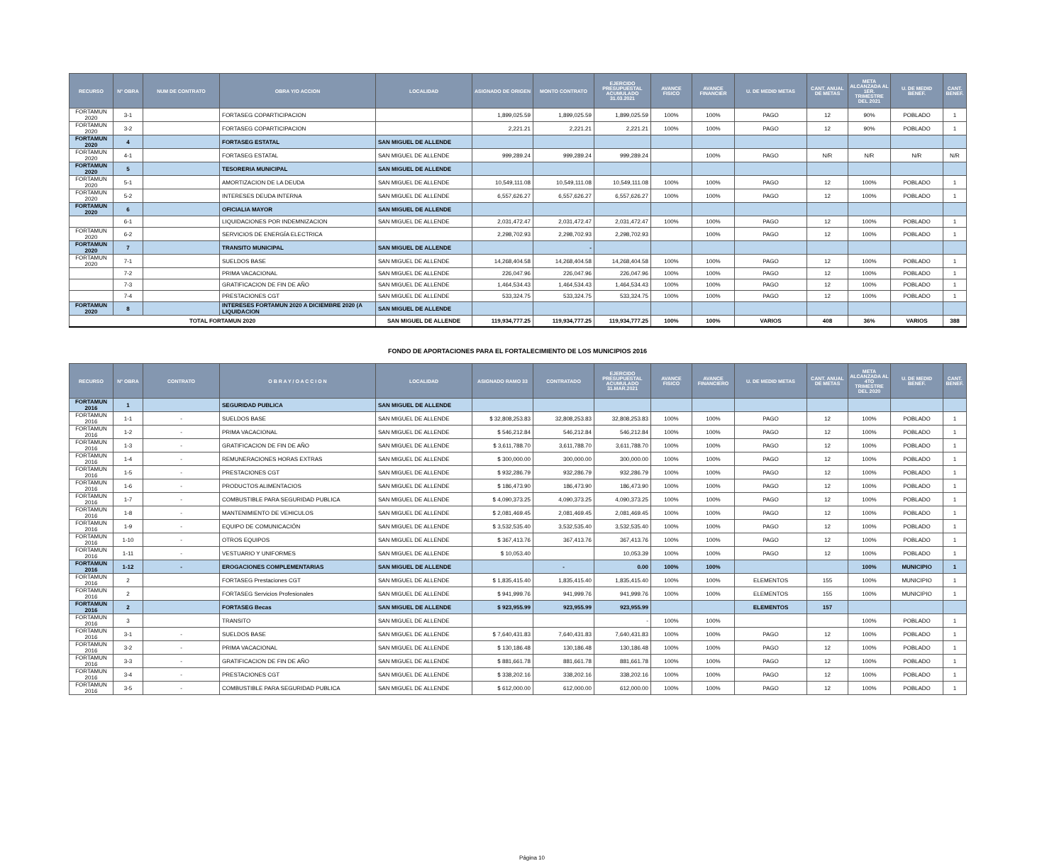| RECURSO | N° OBRA | NUM DE CONTRATO | OBRA Y/O ACCION | LOCALIDAD | ASIGNADO DE ORIGEN | MONTO CONTRATO | EJERCIDO PRESUPUESTAL ACUMULADO 31.03.2021 | AVANCE FISICO | AVANCE FINANCIER | U. DE MEDID METAS | CANT. ANUAL DE METAS | META ALCANZADA AL 1ER. TRIMESTRE DEL 2021 | U. DE MEDID BENEF. | CANT. BENEF. |
| --- | --- | --- | --- | --- | --- | --- | --- | --- | --- | --- | --- | --- | --- | --- |
| FORTAMUN 2020 | 3-1 | | FORTASEG COPARTICIPACION | | 1,899,025.59 | 1,899,025.59 | 1,899,025.59 | 100% | 100% | PAGO | 12 | 90% | POBLADO | 1 |
| FORTAMUN 2020 | 3-2 | | FORTASEG COPARTICIPACION | | 2,221.21 | 2,221.21 | 2,221.21 | 100% | 100% | PAGO | 12 | 90% | POBLADO | 1 |
| FORTAMUN 2020 | 4 | | FORTASEG ESTATAL | SAN MIGUEL DE ALLENDE | | | | | | | | | | |
| FORTAMUN 2020 | 4-1 | | FORTASEG ESTATAL | SAN MIGUEL DE ALLENDE | 999,289.24 | 999,289.24 | 999,289.24 | | 100% | PAGO | N/R | N/R | N/R | N/R |
| FORTAMUN 2020 | 5 | | TESORERIA MUNICIPAL | SAN MIGUEL DE ALLENDE | | | | | | | | | | |
| FORTAMUN 2020 | 5-1 | | AMORTIZACION DE LA DEUDA | SAN MIGUEL DE ALLENDE | 10,549,111.08 | 10,549,111.08 | 10,549,111.08 | 100% | 100% | PAGO | 12 | 100% | POBLADO | 1 |
| FORTAMUN 2020 | 5-2 | | INTERESES DEUDA INTERNA | SAN MIGUEL DE ALLENDE | 6,557,626.27 | 6,557,626.27 | 6,557,626.27 | 100% | 100% | PAGO | 12 | 100% | POBLADO | 1 |
| FORTAMUN 2020 | 6 | | OFICIALIA MAYOR | SAN MIGUEL DE ALLENDE | | | | | | | | | | |
| | 6-1 | | LIQUIDACIONES POR INDEMNIZACION | SAN MIGUEL DE ALLENDE | 2,031,472.47 | 2,031,472.47 | 2,031,472.47 | 100% | 100% | PAGO | 12 | 100% | POBLADO | 1 |
| FORTAMUN 2020 | 6-2 | | SERVICIOS DE ENERGÍA ELECTRICA | | 2,298,702.93 | 2,298,702.93 | 2,298,702.93 | | 100% | PAGO | 12 | 100% | POBLADO | 1 |
| FORTAMUN 2020 | 7 | | TRANSITO MUNICIPAL | SAN MIGUEL DE ALLENDE | | - | | | | | | | | |
| FORTAMUN 2020 | 7-1 | | SUELDOS BASE | SAN MIGUEL DE ALLENDE | 14,268,404.58 | 14,268,404.58 | 14,268,404.58 | 100% | 100% | PAGO | 12 | 100% | POBLADO | 1 |
| | 7-2 | | PRIMA VACACIONAL | SAN MIGUEL DE ALLENDE | 226,047.96 | 226,047.96 | 226,047.96 | 100% | 100% | PAGO | 12 | 100% | POBLADO | 1 |
| | 7-3 | | GRATIFICACION DE FIN DE AÑO | SAN MIGUEL DE ALLENDE | 1,464,534.43 | 1,464,534.43 | 1,464,534.43 | 100% | 100% | PAGO | 12 | 100% | POBLADO | 1 |
| | 7-4 | | PRESTACIONES CGT | SAN MIGUEL DE ALLENDE | 533,324.75 | 533,324.75 | 533,324.75 | 100% | 100% | PAGO | 12 | 100% | POBLADO | 1 |
| FORTAMUN 2020 | 8 | | INTERESES FORTAMUN 2020 A DICIEMBRE 2020 (A LIQUIDACION | SAN MIGUEL DE ALLENDE | | | | | | | | | | |
| TOTAL FORTAMUN 2020 | | | | SAN MIGUEL DE ALLENDE | 119,934,777.25 | 119,934,777.25 | 119,934,777.25 | 100% | 100% | VARIOS | 408 | 36% | VARIOS | 388 |
FONDO DE APORTACIONES PARA EL FORTALECIMIENTO DE LOS MUNICIPIOS 2016
| RECURSO | N° OBRA | CONTRATO | O B R A Y / O A C C I O N | LOCALIDAD | ASIGNADO RAMO 33 | CONTRATADO | EJERCIDO PRESUPUESTAL ACUMULADO 31.MAR.2021 | AVANCE FISICO | AVANCE FINANCIERO | U. DE MEDID METAS | CANT. ANUAL DE METAS | META ALCANZADA AL 4TO TRIMESTRE DEL 2020 | U. DE MEDID BENEF. | CANT. BENEF. |
| --- | --- | --- | --- | --- | --- | --- | --- | --- | --- | --- | --- | --- | --- | --- |
| FORTAMUN 2016 | 1 | | SEGURIDAD PUBLICA | SAN MIGUEL DE ALLENDE | | | | | | | | | | |
| FORTAMUN 2016 | 1-1 | - | SUELDOS BASE | SAN MIGUEL DE ALLENDE | $ 32,808,253.83 | 32,808,253.83 | 32,808,253.83 | 100% | 100% | PAGO | 12 | 100% | POBLADO | 1 |
| FORTAMUN 2016 | 1-2 | - | PRIMA VACACIONAL | SAN MIGUEL DE ALLENDE | $ 546,212.84 | 546,212.84 | 546,212.84 | 100% | 100% | PAGO | 12 | 100% | POBLADO | 1 |
| FORTAMUN 2016 | 1-3 | - | GRATIFICACION DE FIN DE AÑO | SAN MIGUEL DE ALLENDE | $ 3,611,788.70 | 3,611,788.70 | 3,611,788.70 | 100% | 100% | PAGO | 12 | 100% | POBLADO | 1 |
| FORTAMUN 2016 | 1-4 | - | REMUNERACIONES HORAS EXTRAS | SAN MIGUEL DE ALLENDE | $ 300,000.00 | 300,000.00 | 300,000.00 | 100% | 100% | PAGO | 12 | 100% | POBLADO | 1 |
| FORTAMUN 2016 | 1-5 | - | PRESTACIONES CGT | SAN MIGUEL DE ALLENDE | $ 932,286.79 | 932,286.79 | 932,286.79 | 100% | 100% | PAGO | 12 | 100% | POBLADO | 1 |
| FORTAMUN 2016 | 1-6 | - | PRODUCTOS ALIMENTACIOS | SAN MIGUEL DE ALLENDE | $ 186,473.90 | 186,473.90 | 186,473.90 | 100% | 100% | PAGO | 12 | 100% | POBLADO | 1 |
| FORTAMUN 2016 | 1-7 | - | COMBUSTIBLE PARA SEGURIDAD PUBLICA | SAN MIGUEL DE ALLENDE | $ 4,090,373.25 | 4,090,373.25 | 4,090,373.25 | 100% | 100% | PAGO | 12 | 100% | POBLADO | 1 |
| FORTAMUN 2016 | 1-8 | - | MANTENIMIENTO DE VEHICULOS | SAN MIGUEL DE ALLENDE | $ 2,081,469.45 | 2,081,469.45 | 2,081,469.45 | 100% | 100% | PAGO | 12 | 100% | POBLADO | 1 |
| FORTAMUN 2016 | 1-9 | - | EQUIPO DE COMUNICACIÓN | SAN MIGUEL DE ALLENDE | $ 3,532,535.40 | 3,532,535.40 | 3,532,535.40 | 100% | 100% | PAGO | 12 | 100% | POBLADO | 1 |
| FORTAMUN 2016 | 1-10 | - | OTROS EQUIPOS | SAN MIGUEL DE ALLENDE | $ 367,413.76 | 367,413.76 | 367,413.76 | 100% | 100% | PAGO | 12 | 100% | POBLADO | 1 |
| FORTAMUN 2016 | 1-11 | - | VESTUARIO Y UNIFORMES | SAN MIGUEL DE ALLENDE | $ 10,053.40 | | 10,053.39 | 100% | 100% | PAGO | 12 | 100% | POBLADO | 1 |
| FORTAMUN 2016 | 1-12 | - | EROGACIONES COMPLEMENTARIAS | SAN MIGUEL DE ALLENDE | | - | 0.00 | 100% | 100% | | | 100% | MUNICIPIO | 1 |
| FORTAMUN 2016 | 2 | | FORTASEG Prestaciones CGT | SAN MIGUEL DE ALLENDE | $ 1,835,415.40 | 1,835,415.40 | 1,835,415.40 | 100% | 100% | ELEMENTOS | 155 | 100% | MUNICIPIO | 1 |
| FORTAMUN 2016 | 2 | | FORTASEG Servicios Profesionales | SAN MIGUEL DE ALLENDE | $ 941,999.76 | 941,999.76 | 941,999.76 | 100% | 100% | ELEMENTOS | 155 | 100% | MUNICIPIO | 1 |
| FORTAMUN 2016 | 2 | | FORTASEG Becas | SAN MIGUEL DE ALLENDE | $ 923,955.99 | 923,955.99 | 923,955.99 | | | ELEMENTOS | 157 | | | |
| FORTAMUN 2016 | 3 | | TRANSITO | SAN MIGUEL DE ALLENDE | | | - | 100% | 100% | | | 100% | POBLADO | 1 |
| FORTAMUN 2016 | 3-1 | - | SUELDOS BASE | SAN MIGUEL DE ALLENDE | $ 7,640,431.83 | 7,640,431.83 | 7,640,431.83 | 100% | 100% | PAGO | 12 | 100% | POBLADO | 1 |
| FORTAMUN 2016 | 3-2 | - | PRIMA VACACIONAL | SAN MIGUEL DE ALLENDE | $ 130,186.48 | 130,186.48 | 130,186.48 | 100% | 100% | PAGO | 12 | 100% | POBLADO | 1 |
| FORTAMUN 2016 | 3-3 | - | GRATIFICACION DE FIN DE AÑO | SAN MIGUEL DE ALLENDE | $ 881,661.78 | 881,661.78 | 881,661.78 | 100% | 100% | PAGO | 12 | 100% | POBLADO | 1 |
| FORTAMUN 2016 | 3-4 | - | PRESTACIONES CGT | SAN MIGUEL DE ALLENDE | $ 338,202.16 | 338,202.16 | 338,202.16 | 100% | 100% | PAGO | 12 | 100% | POBLADO | 1 |
| FORTAMUN 2016 | 3-5 | - | COMBUSTIBLE PARA SEGURIDAD PUBLICA | SAN MIGUEL DE ALLENDE | $ 612,000.00 | 612,000.00 | 612,000.00 | 100% | 100% | PAGO | 12 | 100% | POBLADO | 1 |
Página 10